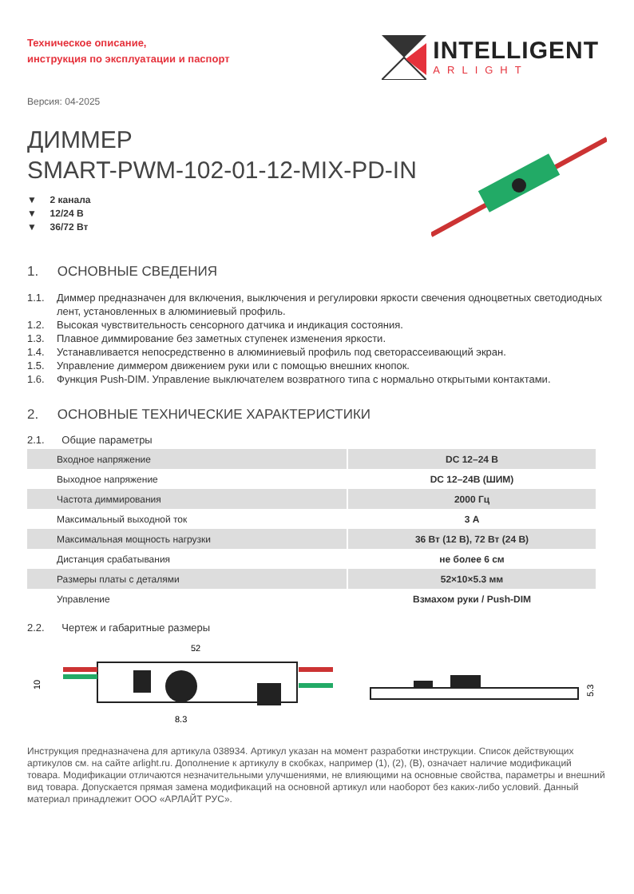Техническое описание,
инструкция по эксплуатации и паспорт
INTELLIGENT
ARLIGHT
Версия: 04-2025
ДИММЕР
SMART-PWM-102-01-12-MIX-PD-IN
▼ 2 канала
▼ 12/24 В
▼ 36/72 Вт
1. ОСНОВНЫЕ СВЕДЕНИЯ
1.1. Диммер предназначен для включения, выключения и регулировки яркости свечения одноцветных светодиодных лент, установленных в алюминиевый профиль.
1.2. Высокая чувствительность сенсорного датчика и индикация состояния.
1.3. Плавное диммирование без заметных ступенек изменения яркости.
1.4. Устанавливается непосредственно в алюминиевый профиль под светорассеивающий экран.
1.5. Управление диммером движением руки или с помощью внешних кнопок.
1.6. Функция Push-DIM. Управление выключателем возвратного типа с нормально открытыми контактами.
2. ОСНОВНЫЕ ТЕХНИЧЕСКИЕ ХАРАКТЕРИСТИКИ
2.1. Общие параметры
| Входное напряжение | DC 12–24 В |
| Выходное напряжение | DC 12–24В (ШИМ) |
| Частота диммирования | 2000 Гц |
| Максимальный выходной ток | 3 А |
| Максимальная мощность нагрузки | 36 Вт (12 В), 72 Вт (24 В) |
| Дистанция срабатывания | не более 6 см |
| Размеры платы с деталями | 52×10×5.3 мм |
| Управление | Взмахом руки / Push-DIM |
2.2. Чертеж и габаритные размеры
52
10
8.3
5.3
Инструкция предназначена для артикула 038934. Артикул указан на момент разработки инструкции. Список действующих артикулов см. на сайте arlight.ru. Дополнение к артикулу в скобках, например (1), (2), (B), означает наличие модификаций товара. Модификации отличаются незначительными улучшениями, не влияющими на основные свойства, параметры и внешний вид товара. Допускается прямая замена модификаций на основной артикул или наоборот без каких-либо условий. Данный материал принадлежит ООО «АРЛАЙТ РУС».